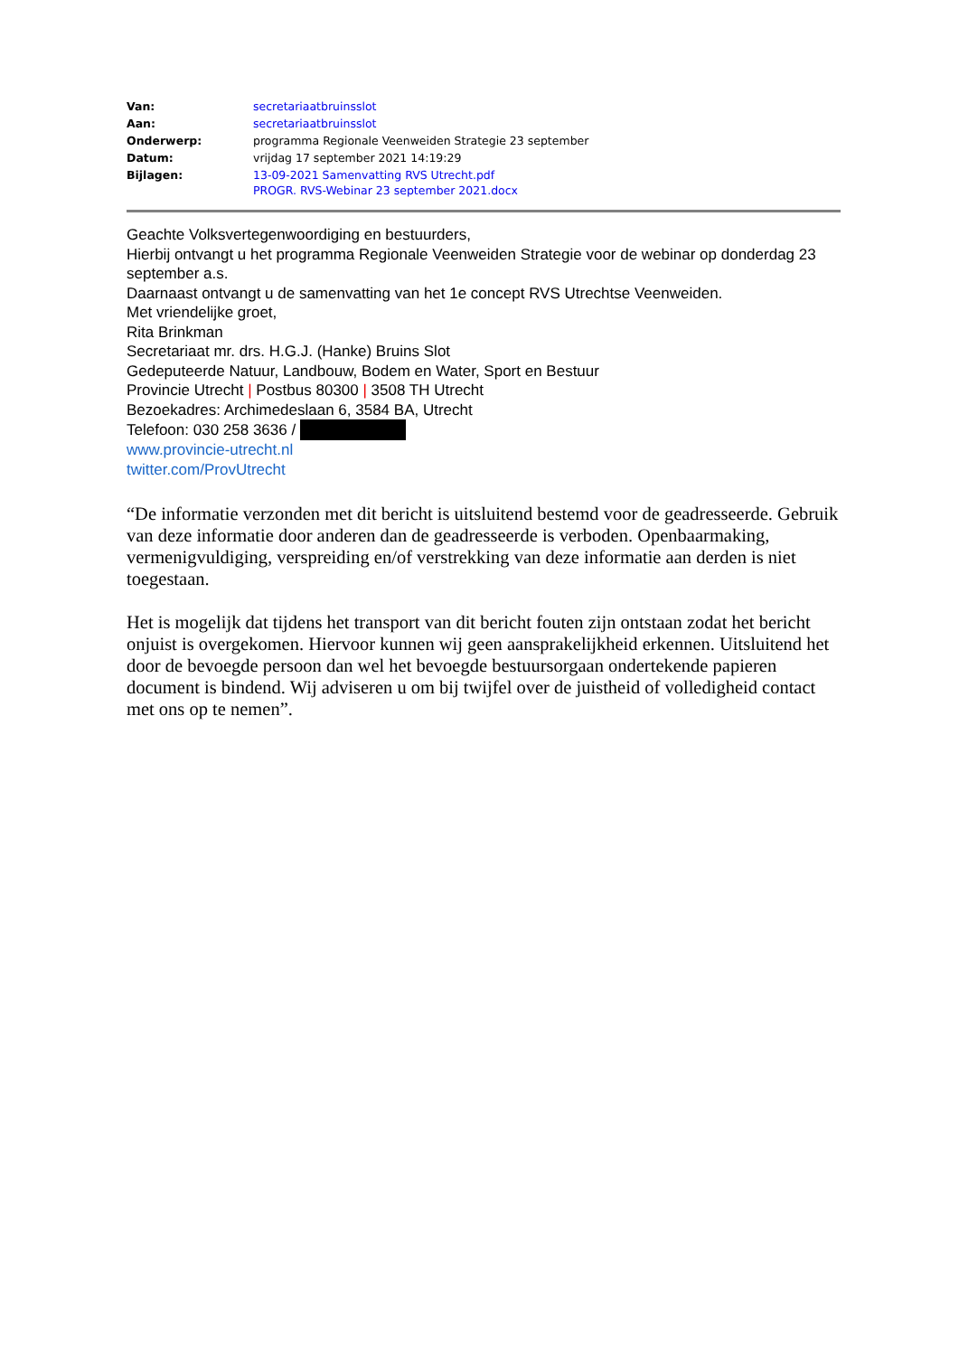| Van: | secretariaatbruinsslot |
| Aan: | secretariaatbruinsslot |
| Onderwerp: | programma Regionale Veenweiden Strategie 23 september |
| Datum: | vrijdag 17 september 2021 14:19:29 |
| Bijlagen: | 13-09-2021 Samenvatting RVS Utrecht.pdf PROGR. RVS-Webinar 23 september 2021.docx |
Geachte Volksvertegenwoordiging en bestuurders,
Hierbij ontvangt u het programma Regionale Veenweiden Strategie voor de webinar op donderdag 23 september a.s.
Daarnaast ontvangt u de samenvatting van het 1e concept RVS Utrechtse Veenweiden.
Met vriendelijke groet,
Rita Brinkman
Secretariaat mr. drs. H.G.J. (Hanke) Bruins Slot
Gedeputeerde Natuur, Landbouw, Bodem en Water, Sport en Bestuur
Provincie Utrecht | Postbus 80300 | 3508 TH Utrecht
Bezoekadres: Archimedeslaan 6, 3584 BA, Utrecht
Telefoon: 030 258 3636 /
www.provincie-utrecht.nl
twitter.com/ProvUtrecht
“De informatie verzonden met dit bericht is uitsluitend bestemd voor de geadresseerde. Gebruik van deze informatie door anderen dan de geadresseerde is verboden. Openbaarmaking, vermenigvuldiging, verspreiding en/of verstrekking van deze informatie aan derden is niet toegestaan.
Het is mogelijk dat tijdens het transport van dit bericht fouten zijn ontstaan zodat het bericht onjuist is overgekomen. Hiervoor kunnen wij geen aansprakelijkheid erkennen. Uitsluitend het door de bevoegde persoon dan wel het bevoegde bestuursorgaan ondertekende papieren document is bindend. Wij adviseren u om bij twijfel over de juistheid of volledigheid contact met ons op te nemen”.